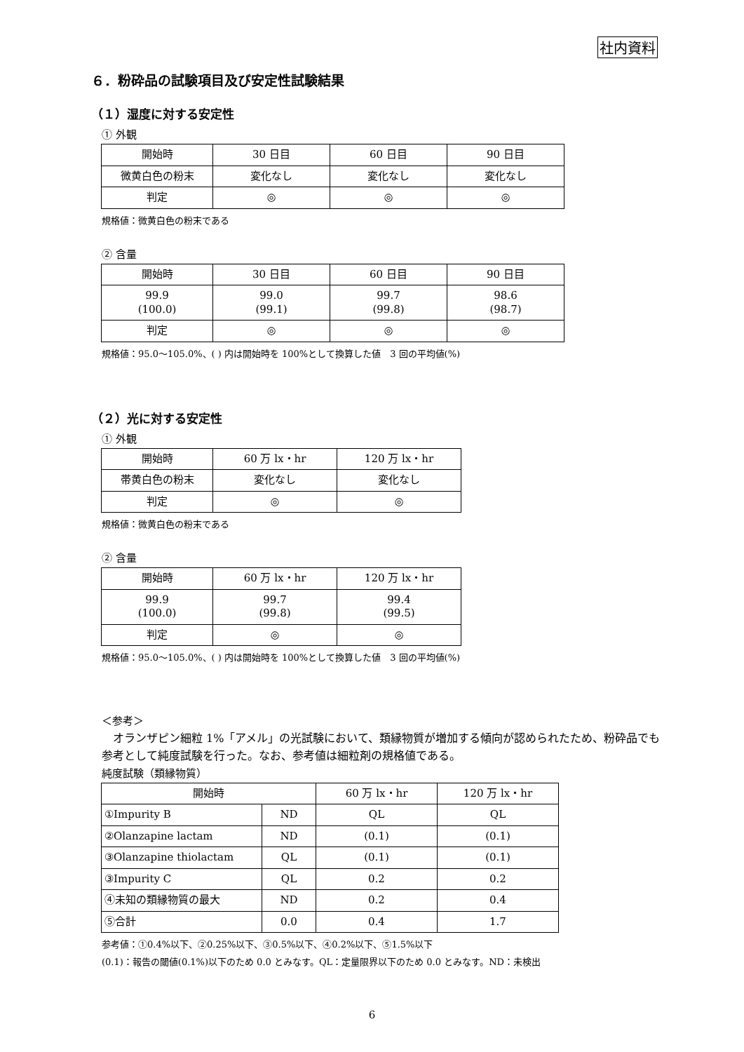社内資料
６．粉砕品の試験項目及び安定性試験結果
（１）湿度に対する安定性
① 外観
| 開始時 | 30 日目 | 60 日目 | 90 日目 |
| --- | --- | --- | --- |
| 微黄白色の粉末 | 変化なし | 変化なし | 変化なし |
| 判定 | ◎ | ◎ | ◎ |
規格値：微黄白色の粉末である
② 含量
| 開始時 | 30 日目 | 60 日目 | 90 日目 |
| --- | --- | --- | --- |
| 99.9 (100.0) | 99.0 (99.1) | 99.7 (99.8) | 98.6 (98.7) |
| 判定 | ◎ | ◎ | ◎ |
規格値：95.0～105.0%、( ) 内は開始時を 100%として換算した値　3 回の平均値(%)
（２）光に対する安定性
① 外観
| 開始時 | 60 万 lx・hr | 120 万 lx・hr |
| --- | --- | --- |
| 帯黄白色の粉末 | 変化なし | 変化なし |
| 判定 | ◎ | ◎ |
規格値：微黄白色の粉末である
② 含量
| 開始時 | 60 万 lx・hr | 120 万 lx・hr |
| --- | --- | --- |
| 99.9 (100.0) | 99.7 (99.8) | 99.4 (99.5) |
| 判定 | ◎ | ◎ |
規格値：95.0～105.0%、( ) 内は開始時を 100%として換算した値　3 回の平均値(%)
＜参考＞
　オランザピン細粒 1%「アメル」の光試験において、類縁物質が増加する傾向が認められたため、粉砕品でも参考として純度試験を行った。なお、参考値は細粒剤の規格値である。
純度試験（類縁物質）
| 開始時 | | 60 万 lx・hr | 120 万 lx・hr |
| --- | --- | --- | --- |
| ①Impurity B | ND | QL | QL |
| ②Olanzapine lactam | ND | (0.1) | (0.1) |
| ③Olanzapine thiolactam | QL | (0.1) | (0.1) |
| ③Impurity C | QL | 0.2 | 0.2 |
| ④未知の類縁物質の最大 | ND | 0.2 | 0.4 |
| ⑤合計 | 0.0 | 0.4 | 1.7 |
参考値：①0.4%以下、②0.25%以下、③0.5%以下、④0.2%以下、⑤1.5%以下
(0.1)：報告の閾値(0.1%)以下のため 0.0 とみなす。QL：定量限界以下のため 0.0 とみなす。ND：未検出
6